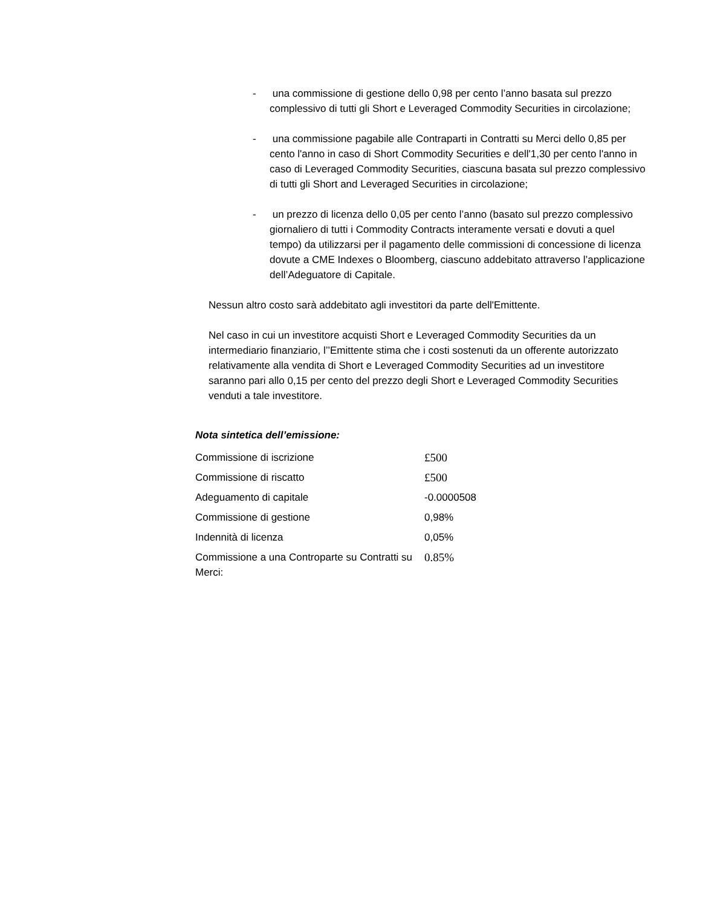- una commissione di gestione dello 0,98 per cento l’anno basata sul prezzo complessivo di tutti gli Short e Leveraged Commodity Securities in circolazione;
- una commissione pagabile alle Contraparti in Contratti su Merci dello 0,85 per cento l'anno in caso di Short Commodity Securities e dell'1,30 per cento l'anno in caso di Leveraged Commodity Securities, ciascuna basata sul prezzo complessivo di tutti gli Short and Leveraged Securities in circolazione;
- un prezzo di licenza dello 0,05 per cento l’anno (basato sul prezzo complessivo giornaliero di tutti i Commodity Contracts interamente versati e dovuti a quel tempo) da utilizzarsi per il pagamento delle commissioni di concessione di licenza dovute a CME Indexes o Bloomberg, ciascuno addebitato attraverso l’applicazione dell’Adeguatore di Capitale.
Nessun altro costo sarà addebitato agli investitori da parte dell'Emittente.
Nel caso in cui un investitore acquisti Short e Leveraged Commodity Securities da un intermediario finanziario, l’’Emittente stima che i costi sostenuti da un offerente autorizzato relativamente alla vendita di Short e Leveraged Commodity Securities ad un investitore saranno pari allo 0,15 per cento del prezzo degli Short e Leveraged Commodity Securities venduti a tale investitore.
Nota sintetica dell’emissione:
| Commissione di iscrizione | £500 |
| Commissione di riscatto | £500 |
| Adeguamento di capitale | -0.0000508 |
| Commissione di gestione | 0,98% |
| Indennità di licenza | 0,05% |
| Commissione a una Controparte su Contratti su Merci: | 0.85% |